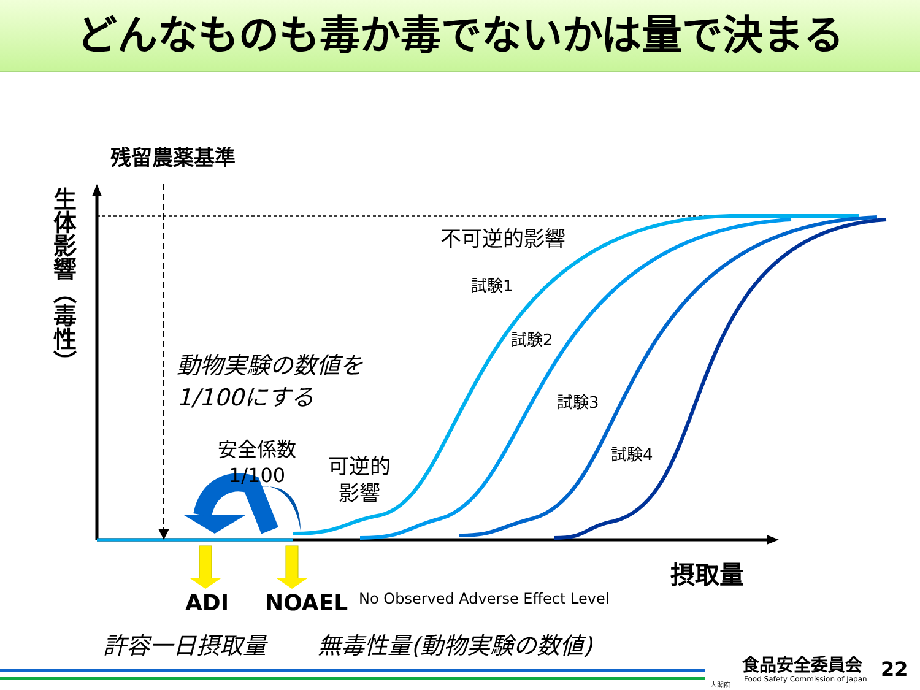どんなものも毒か毒でないかは量で決まる
残留農薬基準
生体影響（毒性）
不可逆的影響
試験1
試験2
試験3
試験4
動物実験の数値を
1/100にする
安全係数
1/100
可逆的
影響
摂取量
ADI NOAEL No Observed Adverse Effect Level
許容一日摂取量 無毒性量(動物実験の数値)
食品安全委員会
Food Safety Commission of Japan
内閣府
22